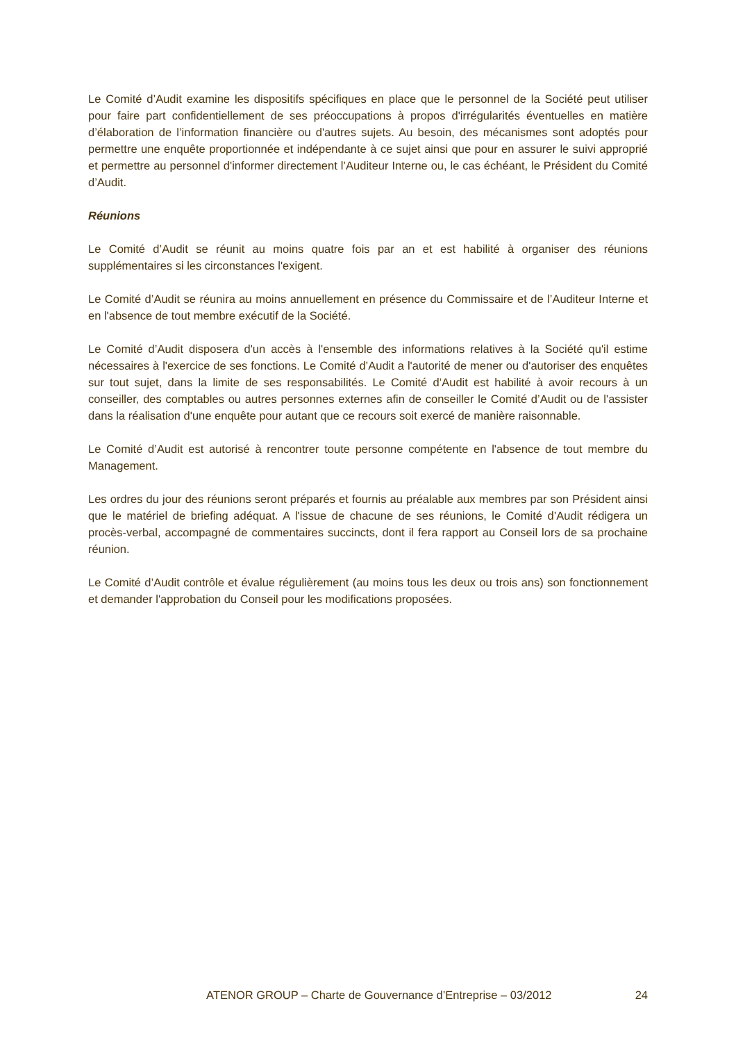Le Comité d’Audit examine les dispositifs spécifiques en place que le personnel de la Société peut utiliser pour faire part confidentiellement de ses préoccupations à propos d'irrégularités éventuelles en matière d’élaboration de l’information financière ou d'autres sujets. Au besoin, des mécanismes sont adoptés pour permettre une enquête proportionnée et indépendante à ce sujet ainsi que pour en assurer le suivi approprié et permettre au personnel d'informer directement l’Auditeur Interne ou, le cas échéant, le Président du Comité d’Audit.
Réunions
Le Comité d’Audit se réunit au moins quatre fois par an et est habilité à organiser des réunions supplémentaires si les circonstances l'exigent.
Le Comité d’Audit se réunira au moins annuellement en présence du Commissaire et de l’Auditeur Interne et en l'absence de tout membre exécutif de la Société.
Le Comité d’Audit disposera d'un accès à l'ensemble des informations relatives à la Société qu'il estime nécessaires à l'exercice de ses fonctions. Le Comité d’Audit a l'autorité de mener ou d'autoriser des enquêtes sur tout sujet, dans la limite de ses responsabilités. Le Comité d’Audit est habilité à avoir recours à un conseiller, des comptables ou autres personnes externes afin de conseiller le Comité d’Audit ou de l'assister dans la réalisation d'une enquête pour autant que ce recours soit exercé de manière raisonnable.
Le Comité d’Audit est autorisé à rencontrer toute personne compétente en l'absence de tout membre du Management.
Les ordres du jour des réunions seront préparés et fournis au préalable aux membres par son Président ainsi que le matériel de briefing adéquat. A l'issue de chacune de ses réunions, le Comité d’Audit rédigera un procès-verbal, accompagné de commentaires succincts, dont il fera rapport au Conseil lors de sa prochaine réunion.
Le Comité d’Audit contrôle et évalue régulièrement (au moins tous les deux ou trois ans) son fonctionnement et demander l'approbation du Conseil pour les modifications proposées.
ATENOR GROUP – Charte de Gouvernance d’Entreprise – 03/2012 24